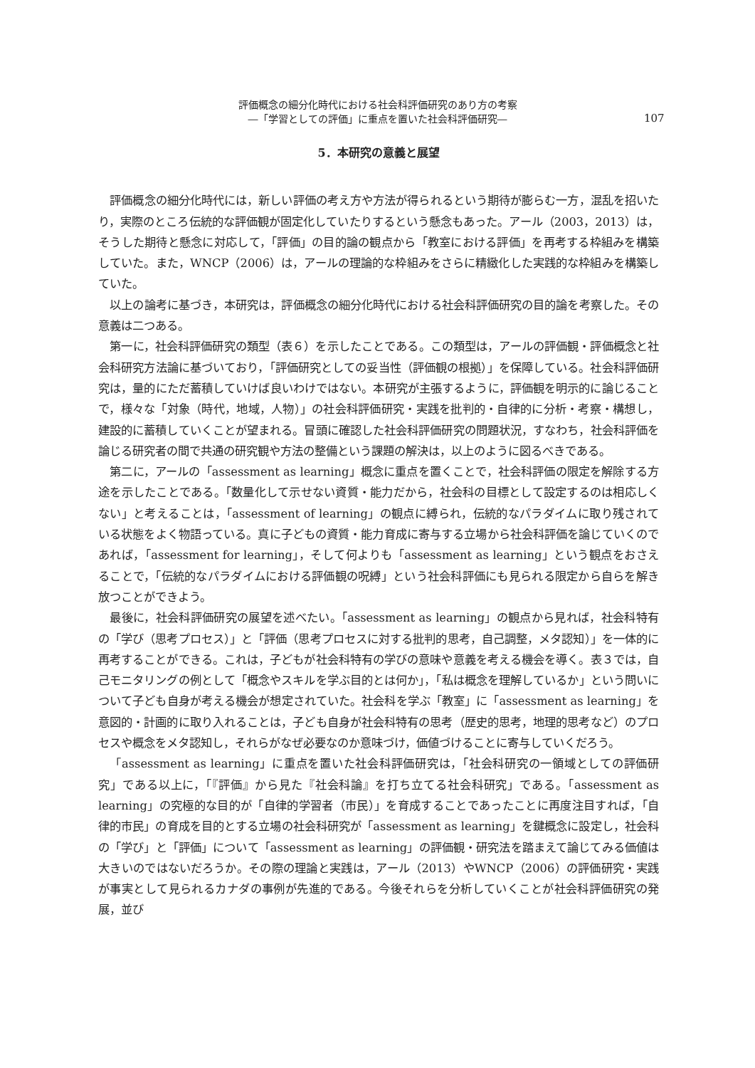評価概念の細分化時代における社会科評価研究のあり方の考察
―「学習としての評価」に重点を置いた社会科評価研究―
107
5．本研究の意義と展望
評価概念の細分化時代には，新しい評価の考え方や方法が得られるという期待が膨らむ一方，混乱を招いたり，実際のところ伝統的な評価観が固定化していたりするという懸念もあった。アール（2003，2013）は，そうした期待と懸念に対応して，「評価」の目的論の観点から「教室における評価」を再考する枠組みを構築していた。また，WNCP（2006）は，アールの理論的な枠組みをさらに精緻化した実践的な枠組みを構築していた。
以上の論考に基づき，本研究は，評価概念の細分化時代における社会科評価研究の目的論を考察した。その意義は二つある。
第一に，社会科評価研究の類型（表６）を示したことである。この類型は，アールの評価観・評価概念と社会科研究方法論に基づいており，「評価研究としての妥当性（評価観の根拠）」を保障している。社会科評価研究は，量的にただ蓄積していけば良いわけではない。本研究が主張するように，評価観を明示的に論じることで，様々な「対象（時代，地域，人物）」の社会科評価研究・実践を批判的・自律的に分析・考察・構想し，建設的に蓄積していくことが望まれる。冒頭に確認した社会科評価研究の問題状況，すなわち，社会科評価を論じる研究者の間で共通の研究観や方法の整備という課題の解決は，以上のように図るべきである。
第二に，アールの「assessment as learning」概念に重点を置くことで，社会科評価の限定を解除する方途を示したことである。「数量化して示せない資質・能力だから，社会科の目標として設定するのは相応しくない」と考えることは，「assessment of learning」の観点に縛られ，伝統的なパラダイムに取り残されている状態をよく物語っている。真に子どもの資質・能力育成に寄与する立場から社会科評価を論じていくのであれば，「assessment for learning」，そして何よりも「assessment as learning」という観点をおさえることで，「伝統的なパラダイムにおける評価観の呪縛」という社会科評価にも見られる限定から自らを解き放つことができよう。
最後に，社会科評価研究の展望を述べたい。「assessment as learning」の観点から見れば，社会科特有の「学び（思考プロセス）」と「評価（思考プロセスに対する批判的思考，自己調整，メタ認知）」を一体的に再考することができる。これは，子どもが社会科特有の学びの意味や意義を考える機会を導く。表３では，自己モニタリングの例として「概念やスキルを学ぶ目的とは何か」，「私は概念を理解しているか」という問いについて子ども自身が考える機会が想定されていた。社会科を学ぶ「教室」に「assessment as learning」を意図的・計画的に取り入れることは，子ども自身が社会科特有の思考（歴史的思考，地理的思考など）のプロセスや概念をメタ認知し，それらがなぜ必要なのか意味づけ，価値づけることに寄与していくだろう。
「assessment as learning」に重点を置いた社会科評価研究は，「社会科研究の一領域としての評価研究」である以上に，「『評価』から見た『社会科論』を打ち立てる社会科研究」である。「assessment as learning」の究極的な目的が「自律的学習者（市民）」を育成することであったことに再度注目すれば，「自律的市民」の育成を目的とする立場の社会科研究が「assessment as learning」を鍵概念に設定し，社会科の「学び」と「評価」について「assessment as learning」の評価観・研究法を踏まえて論じてみる価値は大きいのではないだろうか。その際の理論と実践は，アール（2013）やWNCP（2006）の評価研究・実践が事実として見られるカナダの事例が先進的である。今後それらを分析していくことが社会科評価研究の発展，並び